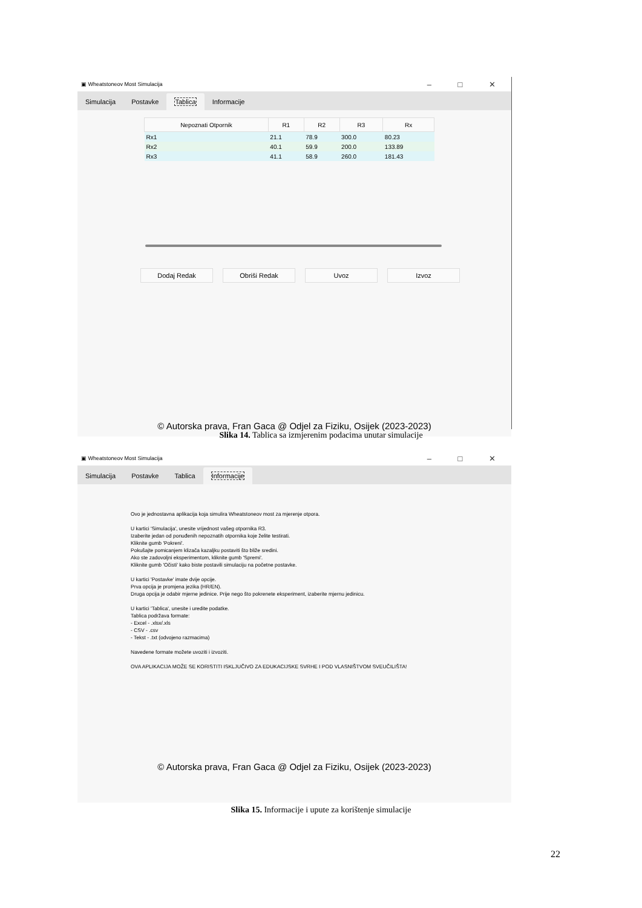▣ Wheatstoneov Most Simulacija – □ ✕
Simulacija
Postavke
Tablica
Informacije
| Nepoznati Otpornik | R1 | R2 | R3 | Rx |
| --- | --- | --- | --- | --- |
| Rx1 | 21.1 | 78.9 | 300.0 | 80.23 |
| Rx2 | 40.1 | 59.9 | 200.0 | 133.89 |
| Rx3 | 41.1 | 58.9 | 260.0 | 181.43 |
Dodaj Redak Obriši Redak Uvoz Izvoz
© Autorska prava, Fran Gaca @ Odjel za Fiziku, Osijek (2023-2023)
Slika 14. Tablica sa izmjerenim podacima unutar simulacije
▣ Wheatstoneov Most Simulacija – □ ✕
Simulacija
Postavke
Tablica
Informacije
Ovo je jednostavna aplikacija koja simulira Wheatstoneov most za mjerenje otpora.
U kartici 'Simulacija', unesite vrijednost vašeg otpornika R3.
Izaberite jedan od ponuđenih nepoznatih otpornika koje želite testirati.
Kliknite gumb 'Pokreni'.
Pokušajte pomicanjem klizača kazaljku postaviti što bliže sredini.
Ako ste zadovoljni eksperimentom, kliknite gumb 'Spremi'.
Kliknite gumb 'Očisti' kako biste postavili simulaciju na početne postavke.
U kartici 'Postavke' imate dvije opcije.
Prva opcija je promjena jezika (HR/EN).
Druga opcija je odabir mjerne jedinice. Prije nego što pokrenete eksperiment, izaberite mjernu jedinicu.
U kartici 'Tablica', unesite i uredite podatke.
Tablica podržava formate:
- Excel - .xlsx/.xls
- CSV - .csv
- Tekst - .txt (odvojeno razmacima)
Navedene formate možete uvoziti i izvoziti.
OVA APLIKACIJA MOŽE SE KORISTITI ISKLJUČIVO ZA EDUKACIJSKE SVRHE I POD VLASNIŠTVOM SVEUČILIŠTA!
© Autorska prava, Fran Gaca @ Odjel za Fiziku, Osijek (2023-2023)
Slika 15. Informacije i upute za korištenje simulacije
22